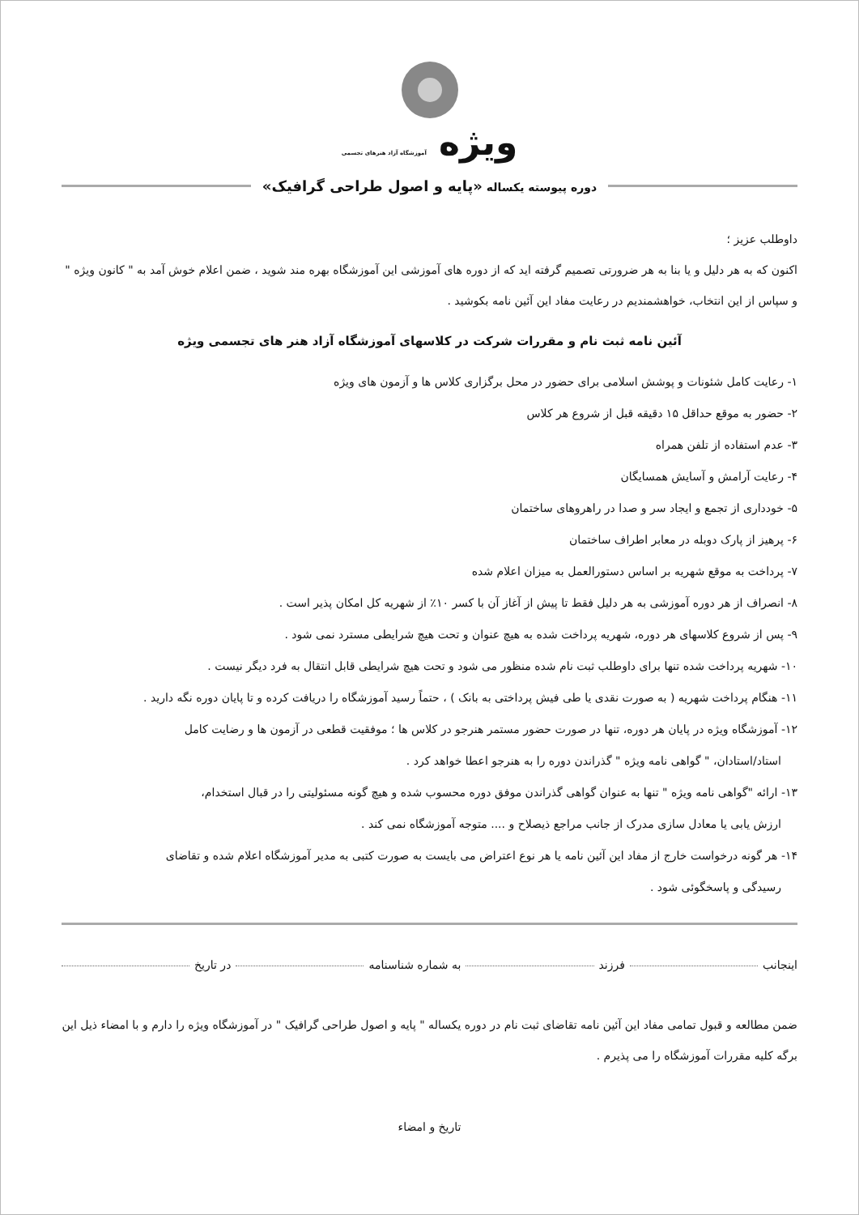ویژه آموزشگاه آزاد هنرهای تجسمی
دوره پیوسته یکساله «پایه و اصول طراحی گرافیک»
داوطلب عزیز ؛
اکنون که به هر دلیل و یا بنا به هر ضرورتی تصمیم گرفته اید که از دوره های آموزشی این آموزشگاه بهره مند شوید ، ضمن اعلام خوش آمد به " کانون ویژه " و سپاس از این انتخاب، خواهشمندیم در رعایت مفاد این آئین نامه بکوشید .
آئین نامه ثبت نام و مقررات شرکت در کلاسهای آموزشگاه آزاد هنر های تجسمی ویژه
۱- رعایت کامل شئونات و پوشش اسلامی برای حضور در محل برگزاری کلاس ها و آزمون های ویژه
۲- حضور به موقع حداقل ۱۵ دقیقه قبل از شروع هر کلاس
۳- عدم استفاده از تلفن همراه
۴- رعایت آرامش و آسایش همسایگان
۵- خودداری از تجمع و ایجاد سر و صدا در راهروهای ساختمان
۶- پرهیز از پارک دوبله در معابر اطراف ساختمان
۷- پرداخت به موقع شهریه بر اساس دستورالعمل به میزان اعلام شده
۸- انصراف از هر دوره آموزشی به هر دلیل فقط تا پیش از آغاز آن با کسر ۱۰٪ از شهریه کل امکان پذیر است .
۹- پس از شروع کلاسهای هر دوره، شهریه پرداخت شده به هیچ عنوان و تحت هیچ شرایطی مسترد نمی شود .
۱۰- شهریه پرداخت شده تنها برای داوطلب ثبت نام شده منظور می شود و تحت هیچ شرایطی قابل انتقال به فرد دیگر نیست .
۱۱- هنگام پرداخت شهریه ( به صورت نقدی یا طی فیش پرداختی به بانک ) ، حتماً رسید آموزشگاه را دریافت کرده و تا پایان دوره نگه دارید .
۱۲- آموزشگاه ویژه در پایان هر دوره، تنها در صورت حضور مستمر هنرجو در کلاس ها ؛ موفقیت قطعی در آزمون ها و رضایت کامل
استاد/استادان، " گواهی نامه ویژه " گذراندن دوره را به هنرجو اعطا خواهد کرد .
۱۳- ارائه "گواهی نامه ویژه " تنها به عنوان گواهی گذراندن موفق دوره محسوب شده و هیچ گونه مسئولیتی را در قبال استخدام،
ارزش یابی یا معادل سازی مدرک از جانب مراجع ذیصلاح و .... متوجه آموزشگاه نمی کند .
۱۴- هر گونه درخواست خارج از مفاد این آئین نامه یا هر نوع اعتراض می بایست به صورت کتبی به مدیر آموزشگاه اعلام شده و تقاضای
رسیدگی و پاسخگوئی شود .
اینجانب فرزند به شماره شناسنامه در تاریخ
ضمن مطالعه و قبول تمامی مفاد این آئین نامه تقاضای ثبت نام در دوره یکساله " پایه و اصول طراحی گرافیک " در آموزشگاه ویژه را دارم و با امضاء ذیل این برگه کلیه مقررات آموزشگاه را می پذیرم .
تاریخ و امضاء